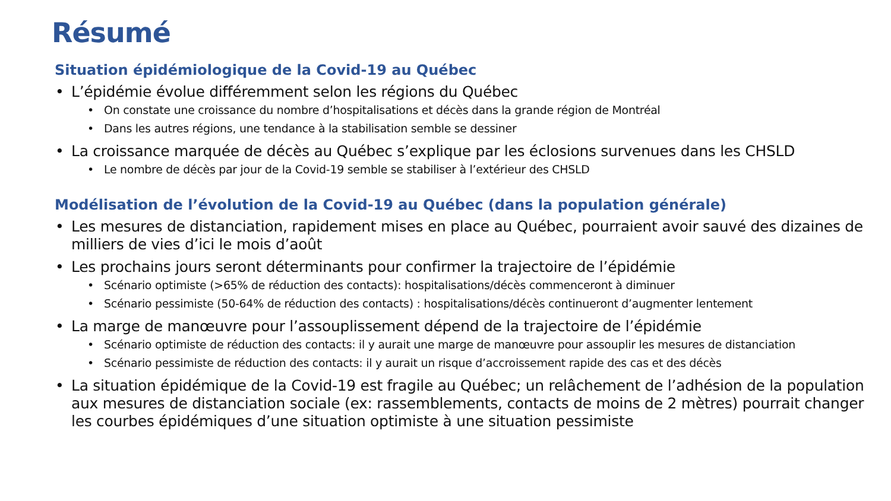Résumé
Situation épidémiologique de la Covid-19 au Québec
• L’épidémie évolue différemment selon les régions du Québec
• On constate une croissance du nombre d’hospitalisations et décès dans la grande région de Montréal
• Dans les autres régions, une tendance à la stabilisation semble se dessiner
• La croissance marquée de décès au Québec s’explique par les éclosions survenues dans les CHSLD
• Le nombre de décès par jour de la Covid-19 semble se stabiliser à l’extérieur des CHSLD
Modélisation de l’évolution de la Covid-19 au Québec (dans la population générale)
• Les mesures de distanciation, rapidement mises en place au Québec, pourraient avoir sauvé des dizaines de milliers de vies d’ici le mois d’août
• Les prochains jours seront déterminants pour confirmer la trajectoire de l’épidémie
• Scénario optimiste (>65% de réduction des contacts): hospitalisations/décès commenceront à diminuer
• Scénario pessimiste (50-64% de réduction des contacts) : hospitalisations/décès continueront d’augmenter lentement
• La marge de manœuvre pour l’assouplissement dépend de la trajectoire de l’épidémie
• Scénario optimiste de réduction des contacts: il y aurait une marge de manœuvre pour assouplir les mesures de distanciation
• Scénario pessimiste de réduction des contacts: il y aurait un risque d’accroissement rapide des cas et des décès
• La situation épidémique de la Covid-19 est fragile au Québec; un relâchement de l’adhésion de la population aux mesures de distanciation sociale (ex: rassemblements, contacts de moins de 2 mètres) pourrait changer les courbes épidémiques d’une situation optimiste à une situation pessimiste